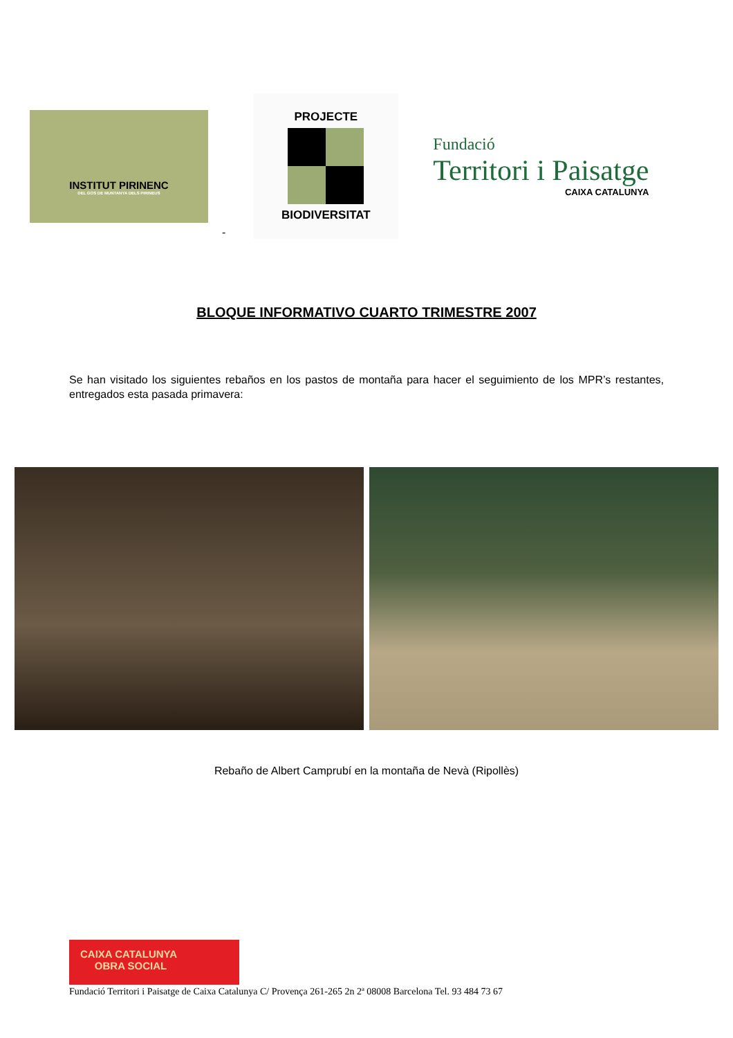INSTITUT PIRINENC
DEL GOS DE MUNTANYA DELS PIRINEUS
-
PROJECTE
BIODIVERSITAT
Fundació
Territori i Paisatge
CAIXA CATALUNYA
BLOQUE INFORMATIVO CUARTO TRIMESTRE 2007
Se han visitado los siguientes rebaños en los pastos de montaña para hacer el seguimiento de los MPR’s restantes, entregados esta pasada primavera:
Rebaño de Albert Camprubí en la montaña de Nevà (Ripollès)
CAIXA CATALUNYA
OBRA SOCIAL
Fundació Territori i Paisatge de Caixa Catalunya C/ Provença 261-265 2n 2ª 08008 Barcelona Tel. 93 484 73 67